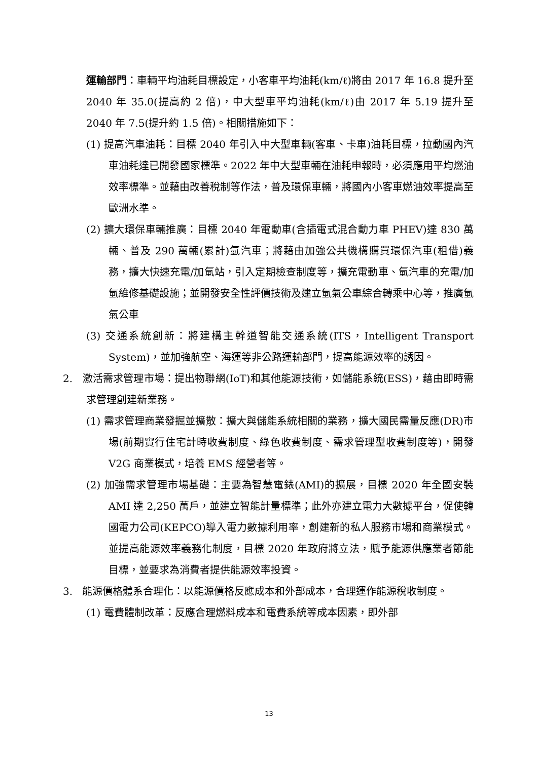運輸部門：車輛平均油耗目標設定，小客車平均油耗(km/ℓ)將由 2017 年 16.8 提升至 2040 年 35.0(提高約 2 倍)，中大型車平均油耗(km/ℓ)由 2017 年 5.19 提升至 2040 年 7.5(提升約 1.5 倍)。相關措施如下：
(1) 提高汽車油耗：目標 2040 年引入中大型車輛(客車、卡車)油耗目標，拉動國內汽車油耗達已開發國家標準。2022 年中大型車輛在油耗申報時，必須應用平均燃油效率標準。並藉由改善稅制等作法，普及環保車輛，將國內小客車燃油效率提高至歐洲水準。
(2) 擴大環保車輛推廣：目標 2040 年電動車(含插電式混合動力車 PHEV)達 830 萬輛、普及 290 萬輛(累計)氫汽車；將藉由加強公共機構購買環保汽車(租借)義務，擴大快速充電/加氫站，引入定期檢查制度等，擴充電動車、氫汽車的充電/加氫維修基礎設施；並開發安全性評價技術及建立氫氣公車綜合轉乘中心等，推廣氫氣公車
(3) 交通系統創新：將建構主幹道智能交通系統(ITS，Intelligent Transport System)，並加強航空、海運等非公路運輸部門，提高能源效率的誘因。
2. 激活需求管理市場：提出物聯網(IoT)和其他能源技術，如儲能系統(ESS)，藉由即時需求管理創建新業務。
(1) 需求管理商業發掘並擴散：擴大與儲能系統相關的業務，擴大國民需量反應(DR)市場(前期實行住宅計時收費制度、綠色收費制度、需求管理型收費制度等)，開發 V2G 商業模式，培養 EMS 經營者等。
(2) 加強需求管理市場基礎：主要為智慧電錶(AMI)的擴展，目標 2020 年全國安裝 AMI 達 2,250 萬戶，並建立智能計量標準；此外亦建立電力大數據平台，促使韓國電力公司(KEPCO)導入電力數據利用率，創建新的私人服務市場和商業模式。並提高能源效率義務化制度，目標 2020 年政府將立法，賦予能源供應業者節能目標，並要求為消費者提供能源效率投資。
3. 能源價格體系合理化：以能源價格反應成本和外部成本，合理運作能源稅收制度。
(1) 電費體制改革：反應合理燃料成本和電費系統等成本因素，即外部
13